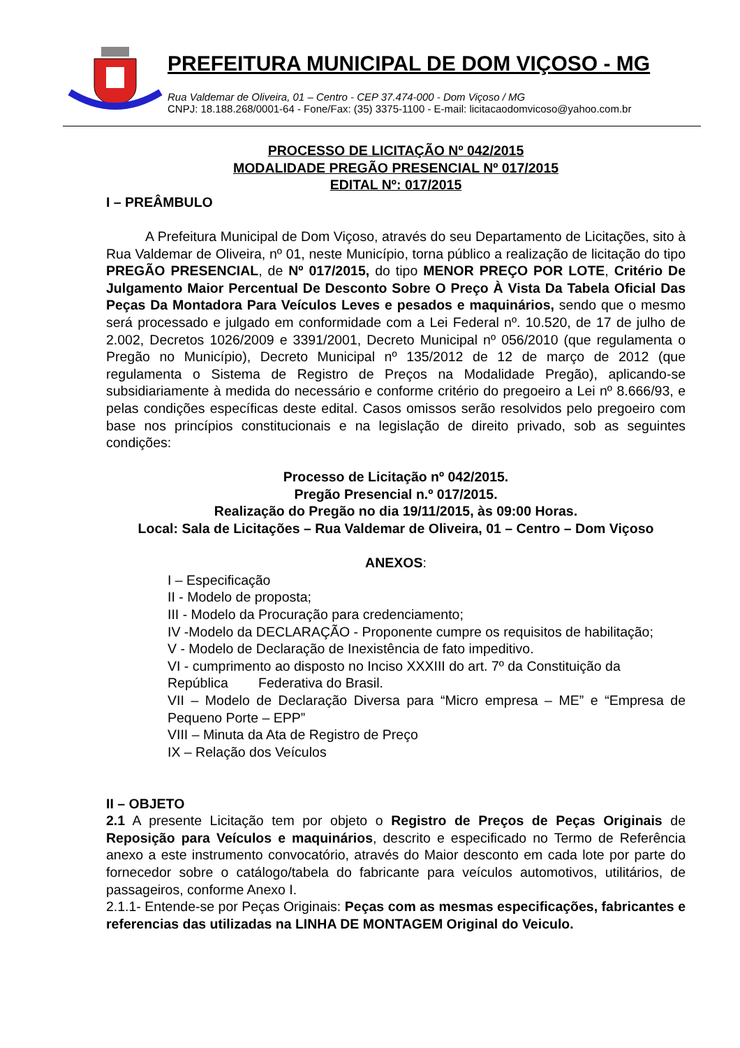PREFEITURA MUNICIPAL DE DOM VIÇOSO - MG
Rua Valdemar de Oliveira, 01 – Centro - CEP 37.474-000 - Dom Viçoso / MG
CNPJ: 18.188.268/0001-64 - Fone/Fax: (35) 3375-1100 - E-mail: licitacaodomvicoso@yahoo.com.br
PROCESSO DE LICITAÇÃO Nº 042/2015
MODALIDADE PREGÃO PRESENCIAL Nº 017/2015
EDITAL Nº: 017/2015
I – PREÂMBULO
A Prefeitura Municipal de Dom Viçoso, através do seu Departamento de Licitações, sito à Rua Valdemar de Oliveira, nº 01, neste Município, torna público a realização de licitação do tipo PREGÃO PRESENCIAL, de Nº 017/2015, do tipo MENOR PREÇO POR LOTE, Critério De Julgamento Maior Percentual De Desconto Sobre O Preço À Vista Da Tabela Oficial Das Peças Da Montadora Para Veículos Leves e pesados e maquinários, sendo que o mesmo será processado e julgado em conformidade com a Lei Federal nº. 10.520, de 17 de julho de 2.002, Decretos 1026/2009 e 3391/2001, Decreto Municipal nº 056/2010 (que regulamenta o Pregão no Município), Decreto Municipal nº 135/2012 de 12 de março de 2012 (que regulamenta o Sistema de Registro de Preços na Modalidade Pregão), aplicando-se subsidiariamente à medida do necessário e conforme critério do pregoeiro a Lei nº 8.666/93, e pelas condições específicas deste edital. Casos omissos serão resolvidos pelo pregoeiro com base nos princípios constitucionais e na legislação de direito privado, sob as seguintes condições:
Processo de Licitação nº 042/2015.
Pregão Presencial n.º 017/2015.
Realização do Pregão no dia 19/11/2015, às 09:00 Horas.
Local: Sala de Licitações – Rua Valdemar de Oliveira, 01 – Centro – Dom Viçoso
ANEXOS:
I – Especificação
II - Modelo de proposta;
III - Modelo da Procuração para credenciamento;
IV -Modelo da DECLARAÇÃO - Proponente cumpre os requisitos de habilitação;
V - Modelo de Declaração de Inexistência de fato impeditivo.
VI - cumprimento ao disposto no Inciso XXXIII do art. 7º da Constituição da República Federativa do Brasil.
VII – Modelo de Declaração Diversa para “Micro empresa – ME” e “Empresa de Pequeno Porte – EPP”
VIII – Minuta da Ata de Registro de Preço
IX – Relação dos Veículos
II – OBJETO
2.1 A presente Licitação tem por objeto o Registro de Preços de Peças Originais de Reposição para Veículos e maquinários, descrito e especificado no Termo de Referência anexo a este instrumento convocatório, através do Maior desconto em cada lote por parte do fornecedor sobre o catálogo/tabela do fabricante para veículos automotivos, utilitários, de passageiros, conforme Anexo I.
2.1.1- Entende-se por Peças Originais: Peças com as mesmas especificações, fabricantes e referencias das utilizadas na LINHA DE MONTAGEM Original do Veiculo.